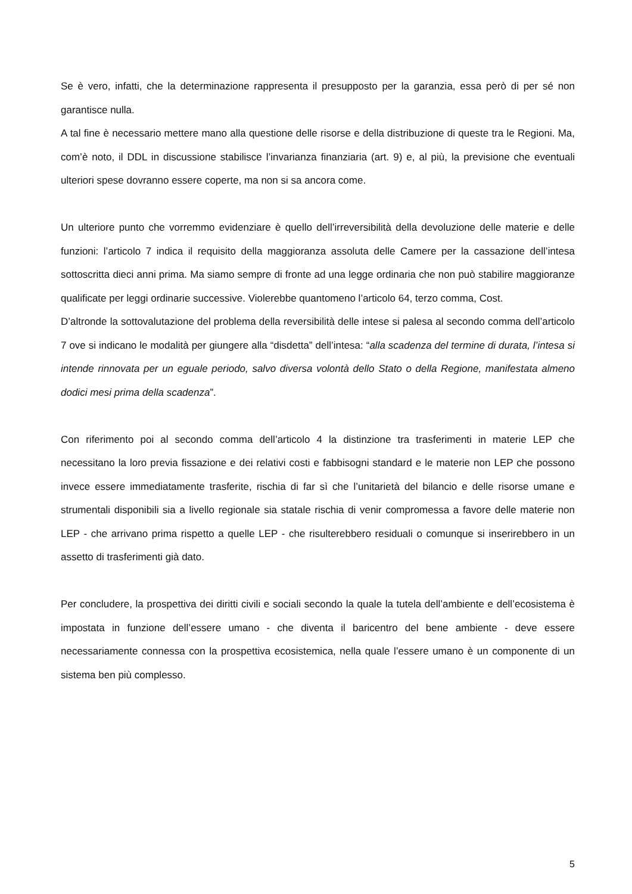Se è vero, infatti, che la determinazione rappresenta il presupposto per la garanzia, essa però di per sé non garantisce nulla.
A tal fine è necessario mettere mano alla questione delle risorse e della distribuzione di queste tra le Regioni. Ma, com’è noto, il DDL in discussione stabilisce l’invarianza finanziaria (art. 9) e, al più, la previsione che eventuali ulteriori spese dovranno essere coperte, ma non si sa ancora come.
Un ulteriore punto che vorremmo evidenziare è quello dell’irreversibilità della devoluzione delle materie e delle funzioni: l’articolo 7 indica il requisito della maggioranza assoluta delle Camere per la cassazione dell’intesa sottoscritta dieci anni prima. Ma siamo sempre di fronte ad una legge ordinaria che non può stabilire maggioranze qualificate per leggi ordinarie successive. Violerebbe quantomeno l’articolo 64, terzo comma, Cost.
D’altronde la sottovalutazione del problema della reversibilità delle intese si palesa al secondo comma dell’articolo 7 ove si indicano le modalità per giungere alla “disdetta” dell’intesa: “alla scadenza del termine di durata, l’intesa si intende rinnovata per un eguale periodo, salvo diversa volontà dello Stato o della Regione, manifestata almeno dodici mesi prima della scadenza”.
Con riferimento poi al secondo comma dell’articolo 4 la distinzione tra trasferimenti in materie LEP che necessitano la loro previa fissazione e dei relativi costi e fabbisogni standard e le materie non LEP che possono invece essere immediatamente trasferite, rischia di far sì che l’unitarietà del bilancio e delle risorse umane e strumentali disponibili sia a livello regionale sia statale rischia di venir compromessa a favore delle materie non LEP - che arrivano prima rispetto a quelle LEP - che risulterebbero residuali o comunque si inserirebbero in un assetto di trasferimenti già dato.
Per concludere, la prospettiva dei diritti civili e sociali secondo la quale la tutela dell’ambiente e dell’ecosistema è impostata in funzione dell’essere umano - che diventa il baricentro del bene ambiente - deve essere necessariamente connessa con la prospettiva ecosistemica, nella quale l’essere umano è un componente di un sistema ben più complesso.
5